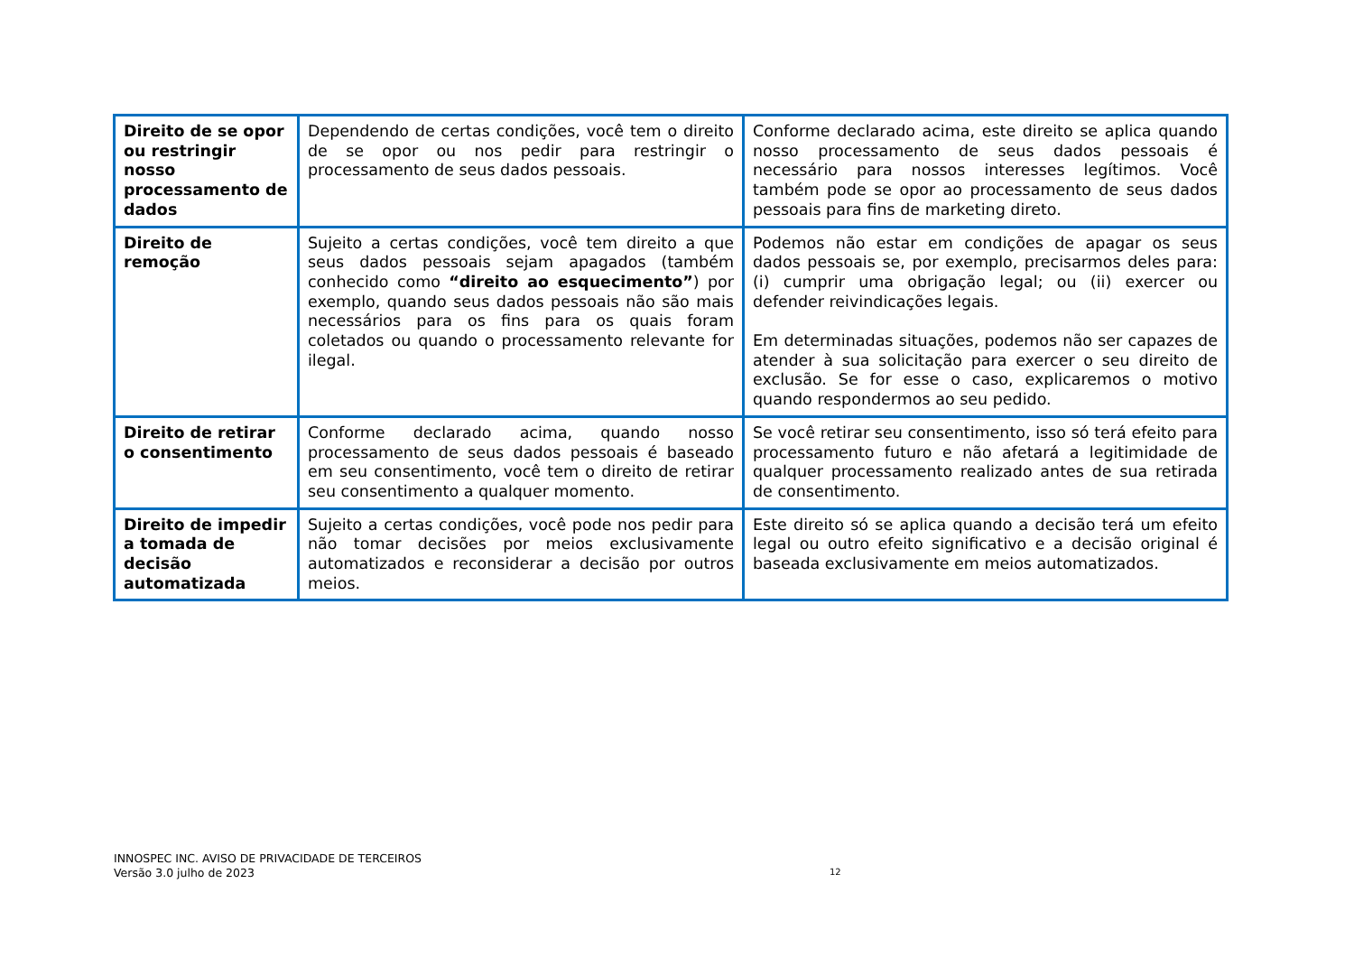| Direito de se opor ou restringir nosso processamento de dados | Dependendo de certas condições, você tem o direito de se opor ou nos pedir para restringir o processamento de seus dados pessoais. | Conforme declarado acima, este direito se aplica quando nosso processamento de seus dados pessoais é necessário para nossos interesses legítimos. Você também pode se opor ao processamento de seus dados pessoais para fins de marketing direto. |
| Direito de remoção | Sujeito a certas condições, você tem direito a que seus dados pessoais sejam apagados (também conhecido como “direito ao esquecimento” ) por exemplo, quando seus dados pessoais não são mais necessários para os fins para os quais foram coletados ou quando o processamento relevante for ilegal. | Podemos não estar em condições de apagar os seus dados pessoais se, por exemplo, precisarmos deles para: (i) cumprir uma obrigação legal; ou (ii) exercer ou defender reivindicações legais. Em determinadas situações, podemos não ser capazes de atender à sua solicitação para exercer o seu direito de exclusão. Se for esse o caso, explicaremos o motivo quando respondermos ao seu pedido. |
| Direito de retirar o consentimento | Conforme declarado acima, quando nosso processamento de seus dados pessoais é baseado em seu consentimento, você tem o direito de retirar seu consentimento a qualquer momento. | Se você retirar seu consentimento, isso só terá efeito para processamento futuro e não afetará a legitimidade de qualquer processamento realizado antes de sua retirada de consentimento. |
| Direito de impedir a tomada de decisão automatizada | Sujeito a certas condições, você pode nos pedir para não tomar decisões por meios exclusivamente automatizados e reconsiderar a decisão por outros meios. | Este direito só se aplica quando a decisão terá um efeito legal ou outro efeito significativo e a decisão original é baseada exclusivamente em meios automatizados. |
INNOSPEC INC. AVISO DE PRIVACIDADE DE TERCEIROS
Versão 3.0 julho de 2023
12